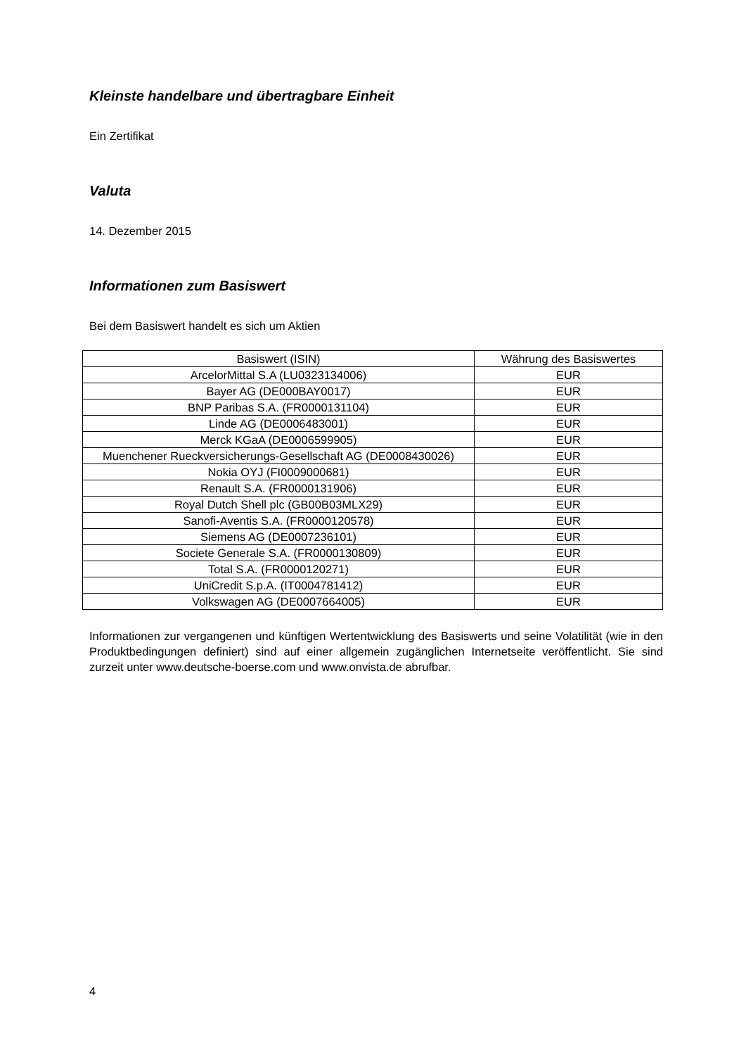Kleinste handelbare und übertragbare Einheit
Ein Zertifikat
Valuta
14. Dezember 2015
Informationen zum Basiswert
Bei dem Basiswert handelt es sich um Aktien
| Basiswert (ISIN) | Währung des Basiswertes |
| --- | --- |
| ArcelorMittal S.A (LU0323134006) | EUR |
| Bayer AG (DE000BAY0017) | EUR |
| BNP Paribas S.A. (FR0000131104) | EUR |
| Linde AG (DE0006483001) | EUR |
| Merck KGaA (DE0006599905) | EUR |
| Muenchener Rueckversicherungs-Gesellschaft AG (DE0008430026) | EUR |
| Nokia OYJ (FI0009000681) | EUR |
| Renault S.A. (FR0000131906) | EUR |
| Royal Dutch Shell plc (GB00B03MLX29) | EUR |
| Sanofi-Aventis S.A. (FR0000120578) | EUR |
| Siemens AG (DE0007236101) | EUR |
| Societe Generale S.A. (FR0000130809) | EUR |
| Total S.A. (FR0000120271) | EUR |
| UniCredit S.p.A. (IT0004781412) | EUR |
| Volkswagen AG (DE0007664005) | EUR |
Informationen zur vergangenen und künftigen Wertentwicklung des Basiswerts und seine Volatilität (wie in den Produktbedingungen definiert) sind auf einer allgemein zugänglichen Internetseite veröffentlicht. Sie sind zurzeit unter www.deutsche-boerse.com und www.onvista.de abrufbar.
4